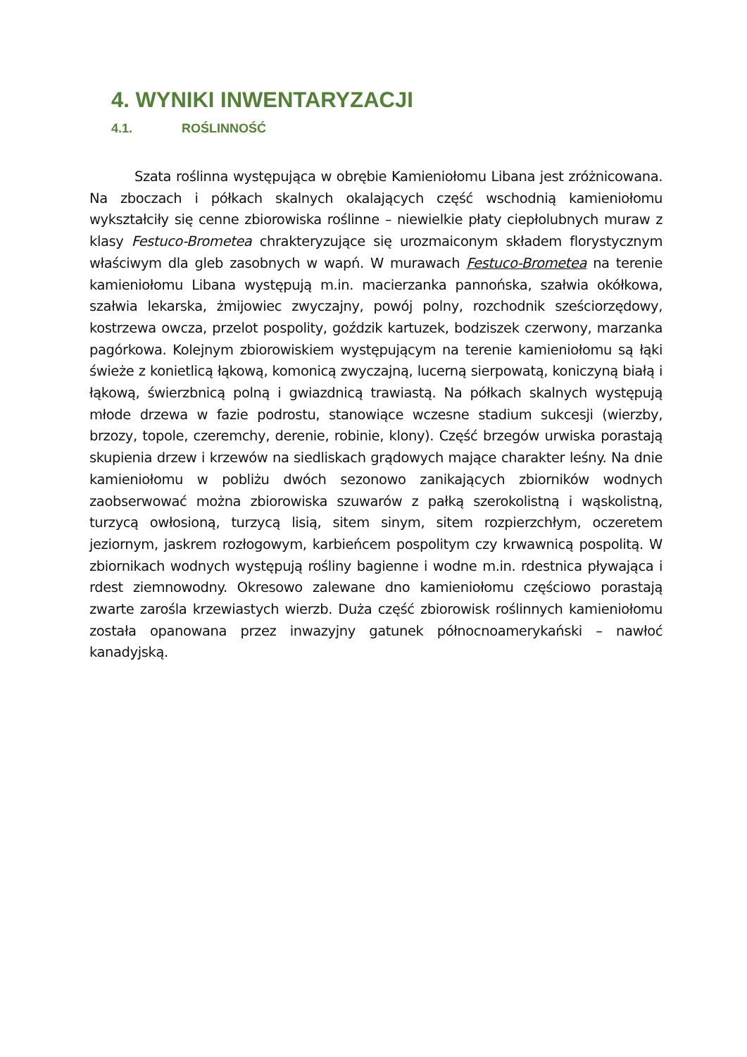4. WYNIKI INWENTARYZACJI
4.1. ROŚLINNOŚĆ
Szata roślinna występująca w obrębie Kamieniołomu Libana jest zróżnicowana. Na zboczach i półkach skalnych okalających część wschodnią kamieniołomu wykształciły się cenne zbiorowiska roślinne – niewielkie płaty ciepłolubnych muraw z klasy Festuco-Brometea chrakteryzujące się urozmaiconym składem florystycznym właściwym dla gleb zasobnych w wapń. W murawach Festuco-Brometea na terenie kamieniołomu Libana występują m.in. macierzanka pannońska, szałwia okółkowa, szałwia lekarska, żmijowiec zwyczajny, powój polny, rozchodnik sześciorzędowy, kostrzewa owcza, przelot pospolity, goździk kartuzek, bodziszek czerwony, marzanka pagórkowa. Kolejnym zbiorowiskiem występującym na terenie kamieniołomu są łąki świeże z konietlicą łąkową, komonicą zwyczajną, lucerną sierpowatą, koniczyną białą i łąkową, świerzbnicą polną i gwiazdnicą trawiastą. Na półkach skalnych występują młode drzewa w fazie podrostu, stanowiące wczesne stadium sukcesji (wierzby, brzozy, topole, czeremchy, derenie, robinie, klony). Część brzegów urwiska porastają skupienia drzew i krzewów na siedliskach grądowych mające charakter leśny. Na dnie kamieniołomu w pobliżu dwóch sezonowo zanikających zbiorników wodnych zaobserwować można zbiorowiska szuwarów z pałką szerokolistną i wąskolistną, turzycą owłosioną, turzycą lisią, sitem sinym, sitem rozpierzchłym, oczeretem jeziornym, jaskrem rozłogowym, karbieńcem pospolitym czy krwawnicą pospolitą. W zbiornikach wodnych występują rośliny bagienne i wodne m.in. rdestnica pływająca i rdest ziemnowodny. Okresowo zalewane dno kamieniołomu częściowo porastają zwarte zarośla krzewiastych wierzb. Duża część zbiorowisk roślinnych kamieniołomu została opanowana przez inwazyjny gatunek północnoamerykański – nawłoć kanadyjską.